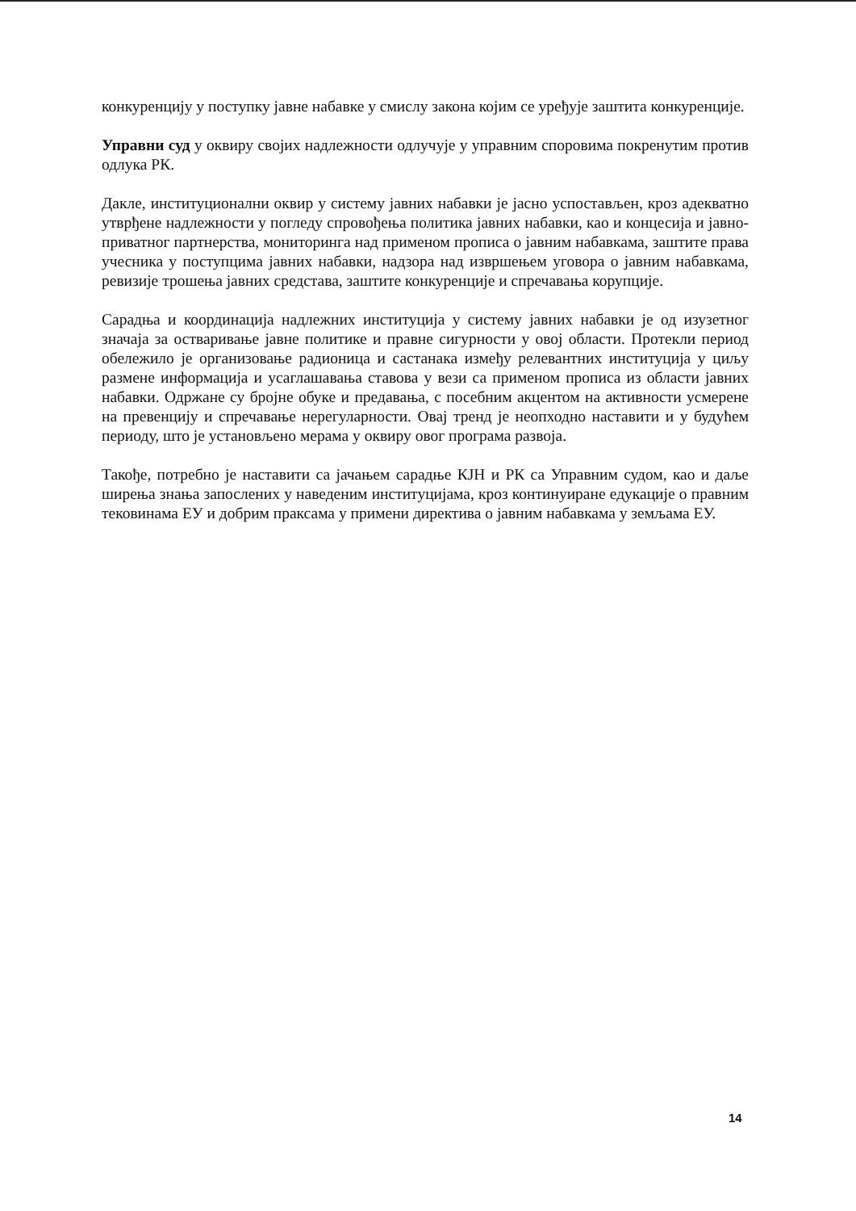конкуренцију у поступку јавне набавке у смислу закона којим се уређује заштита конкуренције.
Управни суд у оквиру својих надлежности одлучује у управним споровима покренутим против одлука РК.
Дакле, институционални оквир у систему јавних набавки је јасно успостављен, кроз адекватно утврђене надлежности у погледу спровођења политика јавних набавки, као и концесија и јавно-приватног партнерства, мониторинга над применом прописа о јавним набавкама, заштите права учесника у поступцима јавних набавки, надзора над извршењем уговора о јавним набавкама, ревизије трошења јавних средстава, заштите конкуренције и спречавања корупције.
Сарадња и координација надлежних институција у систему јавних набавки је од изузетног значаја за остваривање јавне политике и правне сигурности у овој области. Протекли период обележило је организовање радионица и састанака између релевантних институција у циљу размене информација и усаглашавања ставова у вези са применом прописа из области јавних набавки. Одржане су бројне обуке и предавања, с посебним акцентом на активности усмерене на превенцију и спречавање нерегуларности. Овај тренд је неопходно наставити и у будућем периоду, што је установљено мерама у оквиру овог програма развоја.
Такође, потребно је наставити са јачањем сарадње КЈН и РК са Управним судом, као и даље ширења знања запослених у наведеним институцијама, кроз континуиране едукације о правним тековинама ЕУ и добрим праксама у примени директива о јавним набавкама у земљама ЕУ.
14